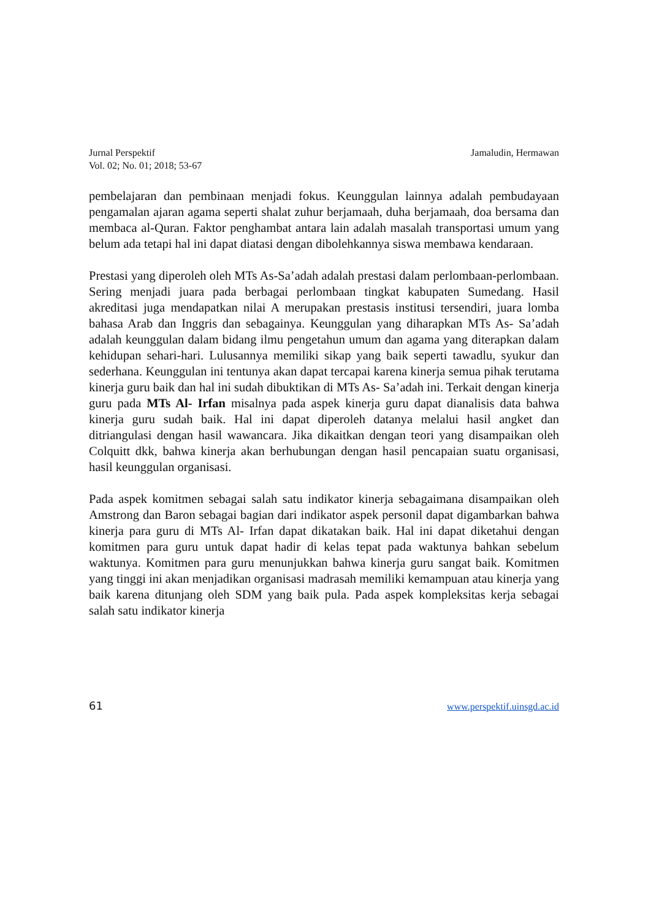Jurnal Perspektif
Vol. 02; No. 01; 2018; 53-67
Jamaludin, Hermawan
pembelajaran dan pembinaan menjadi fokus. Keunggulan lainnya adalah pembudayaan pengamalan ajaran agama seperti shalat zuhur berjamaah, duha berjamaah, doa bersama dan membaca al-Quran. Faktor penghambat antara lain adalah masalah transportasi umum yang belum ada tetapi hal ini dapat diatasi dengan dibolehkannya siswa membawa kendaraan.
Prestasi yang diperoleh oleh MTs As-Sa’adah adalah prestasi dalam perlombaan-perlombaan. Sering menjadi juara pada berbagai perlombaan tingkat kabupaten Sumedang. Hasil akreditasi juga mendapatkan nilai A merupakan prestasis institusi tersendiri, juara lomba bahasa Arab dan Inggris dan sebagainya. Keunggulan yang diharapkan MTs As- Sa’adah adalah keunggulan dalam bidang ilmu pengetahun umum dan agama yang diterapkan dalam kehidupan sehari-hari. Lulusannya memiliki sikap yang baik seperti tawadlu, syukur dan sederhana. Keunggulan ini tentunya akan dapat tercapai karena kinerja semua pihak terutama kinerja guru baik dan hal ini sudah dibuktikan di MTs As- Sa’adah ini. Terkait dengan kinerja guru pada MTs Al- Irfan misalnya pada aspek kinerja guru dapat dianalisis data bahwa kinerja guru sudah baik. Hal ini dapat diperoleh datanya melalui hasil angket dan ditriangulasi dengan hasil wawancara. Jika dikaitkan dengan teori yang disampaikan oleh Colquitt dkk, bahwa kinerja akan berhubungan dengan hasil pencapaian suatu organisasi, hasil keunggulan organisasi.
Pada aspek komitmen sebagai salah satu indikator kinerja sebagaimana disampaikan oleh Amstrong dan Baron sebagai bagian dari indikator aspek personil dapat digambarkan bahwa kinerja para guru di MTs Al- Irfan dapat dikatakan baik. Hal ini dapat diketahui dengan komitmen para guru untuk dapat hadir di kelas tepat pada waktunya bahkan sebelum waktunya. Komitmen para guru menunjukkan bahwa kinerja guru sangat baik. Komitmen yang tinggi ini akan menjadikan organisasi madrasah memiliki kemampuan atau kinerja yang baik karena ditunjang oleh SDM yang baik pula. Pada aspek kompleksitas kerja sebagai salah satu indikator kinerja
61 www.perspektif.uinsgd.ac.id